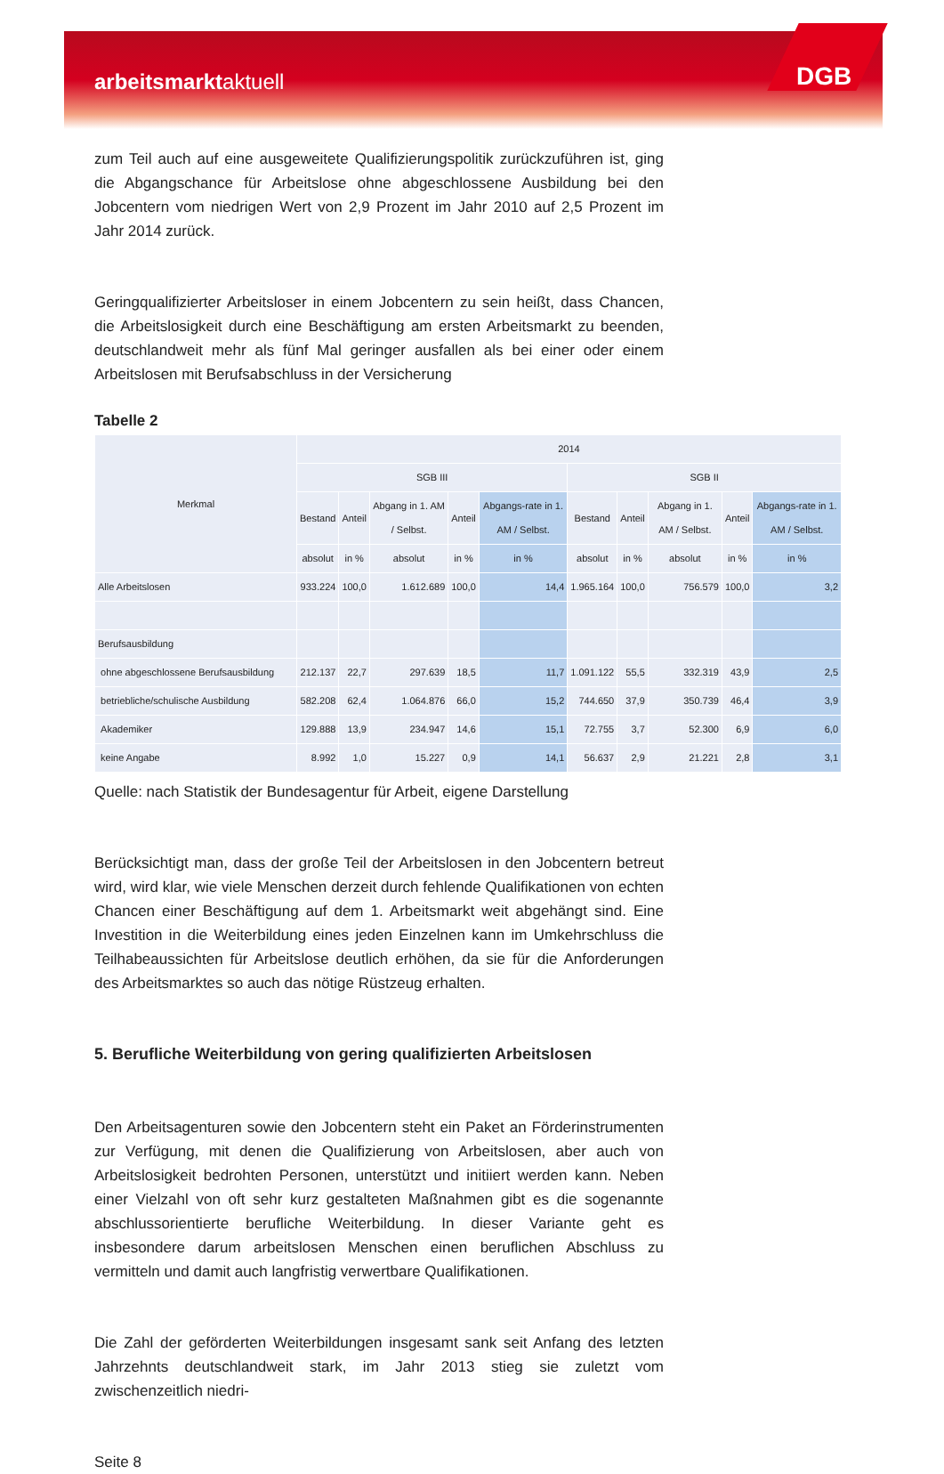arbeitsmarktaktuell DGB
zum Teil auch auf eine ausgeweitete Qualifizierungspolitik zurückzuführen ist, ging die Abgangschance für Arbeitslose ohne abgeschlossene Ausbildung bei den Jobcentern vom niedrigen Wert von 2,9 Prozent im Jahr 2010 auf 2,5 Prozent im Jahr 2014 zurück.
Geringqualifizierter Arbeitsloser in einem Jobcentern zu sein heißt, dass Chancen, die Arbeitslosigkeit durch eine Beschäftigung am ersten Arbeitsmarkt zu beenden, deutschlandweit mehr als fünf Mal geringer ausfallen als bei einer oder einem Arbeitslosen mit Berufsabschluss in der Versicherung
Tabelle 2
| Merkmal | 2014 | | | | | | | | | |
| --- | --- | --- | --- | --- | --- | --- | --- | --- | --- | --- |
| | SGB III | | | | | SGB II | | | | |
| | Bestand | Anteil | Abgang in 1. AM / Selbst. | Anteil | Abgangs-rate in 1. AM / Selbst. | Bestand | Anteil | Abgang in 1. AM / Selbst. | Anteil | Abgangs-rate in 1. AM / Selbst. |
| | absolut | in % | absolut | in % | in % | absolut | in % | absolut | in % | in % |
| Alle Arbeitslosen | 933.224 | 100,0 | 1.612.689 | 100,0 | 14,4 | 1.965.164 | 100,0 | 756.579 | 100,0 | 3,2 |
| Berufsausbildung | | | | | | | | | | |
| ohne abgeschlossene Berufsausbildung | 212.137 | 22,7 | 297.639 | 18,5 | 11,7 | 1.091.122 | 55,5 | 332.319 | 43,9 | 2,5 |
| betriebliche/schulische Ausbildung | 582.208 | 62,4 | 1.064.876 | 66,0 | 15,2 | 744.650 | 37,9 | 350.739 | 46,4 | 3,9 |
| Akademiker | 129.888 | 13,9 | 234.947 | 14,6 | 15,1 | 72.755 | 3,7 | 52.300 | 6,9 | 6,0 |
| keine Angabe | 8.992 | 1,0 | 15.227 | 0,9 | 14,1 | 56.637 | 2,9 | 21.221 | 2,8 | 3,1 |
Quelle: nach Statistik der Bundesagentur für Arbeit, eigene Darstellung
Berücksichtigt man, dass der große Teil der Arbeitslosen in den Jobcentern betreut wird, wird klar, wie viele Menschen derzeit durch fehlende Qualifikationen von echten Chancen einer Beschäftigung auf dem 1. Arbeitsmarkt weit abgehängt sind. Eine Investition in die Weiterbildung eines jeden Einzelnen kann im Umkehrschluss die Teilhabeaussichten für Arbeitslose deutlich erhöhen, da sie für die Anforderungen des Arbeitsmarktes so auch das nötige Rüstzeug erhalten.
5. Berufliche Weiterbildung von gering qualifizierten Arbeitslosen
Den Arbeitsagenturen sowie den Jobcentern steht ein Paket an Förderinstrumenten zur Verfügung, mit denen die Qualifizierung von Arbeitslosen, aber auch von Arbeitslosigkeit bedrohten Personen, unterstützt und initiiert werden kann. Neben einer Vielzahl von oft sehr kurz gestalteten Maßnahmen gibt es die sogenannte abschlussorientierte berufliche Weiterbildung. In dieser Variante geht es insbesondere darum arbeitslosen Menschen einen beruflichen Abschluss zu vermitteln und damit auch langfristig verwertbare Qualifikationen.
Die Zahl der geförderten Weiterbildungen insgesamt sank seit Anfang des letzten Jahrzehnts deutschlandweit stark, im Jahr 2013 stieg sie zuletzt vom zwischenzeitlich niedri-
Seite 8